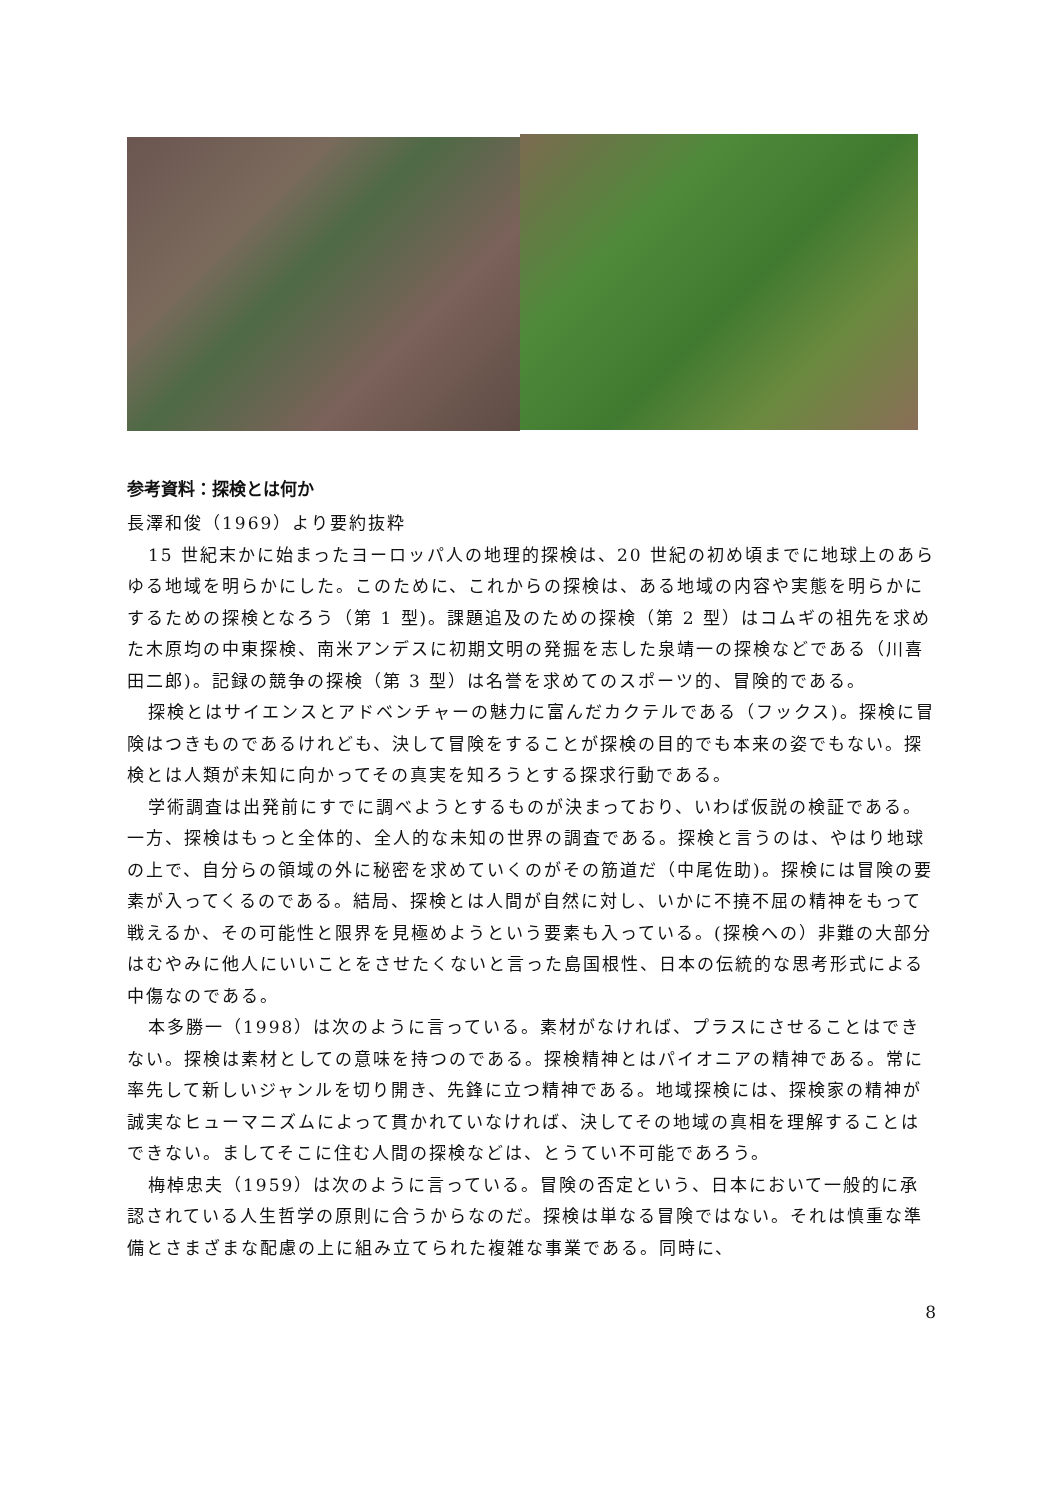参考資料：探検とは何か
長澤和俊（1969）より要約抜粋
15 世紀末かに始まったヨーロッパ人の地理的探検は、20 世紀の初め頃までに地球上のあらゆる地域を明らかにした。このために、これからの探検は、ある地域の内容や実態を明らかにするための探検となろう（第 1 型)。課題追及のための探検（第 2 型）はコムギの祖先を求めた木原均の中東探検、南米アンデスに初期文明の発掘を志した泉靖一の探検などである（川喜田二郎)。記録の競争の探検（第 3 型）は名誉を求めてのスポーツ的、冒険的である。
探検とはサイエンスとアドベンチャーの魅力に富んだカクテルである（フックス)。探検に冒険はつきものであるけれども、決して冒険をすることが探検の目的でも本来の姿でもない。探検とは人類が未知に向かってその真実を知ろうとする探求行動である。
学術調査は出発前にすでに調べようとするものが決まっており、いわば仮説の検証である。一方、探検はもっと全体的、全人的な未知の世界の調査である。探検と言うのは、やはり地球の上で、自分らの領域の外に秘密を求めていくのがその筋道だ（中尾佐助)。探検には冒険の要素が入ってくるのである。結局、探検とは人間が自然に対し、いかに不撓不屈の精神をもって戦えるか、その可能性と限界を見極めようという要素も入っている。(探検への）非難の大部分はむやみに他人にいいことをさせたくないと言った島国根性、日本の伝統的な思考形式による中傷なのである。
本多勝一（1998）は次のように言っている。素材がなければ、プラスにさせることはできない。探検は素材としての意味を持つのである。探検精神とはパイオニアの精神である。常に率先して新しいジャンルを切り開き、先鋒に立つ精神である。地域探検には、探検家の精神が誠実なヒューマニズムによって貫かれていなければ、決してその地域の真相を理解することはできない。ましてそこに住む人間の探検などは、とうてい不可能であろう。
梅棹忠夫（1959）は次のように言っている。冒険の否定という、日本において一般的に承認されている人生哲学の原則に合うからなのだ。探検は単なる冒険ではない。それは慎重な準備とさまざまな配慮の上に組み立てられた複雑な事業である。同時に、
8